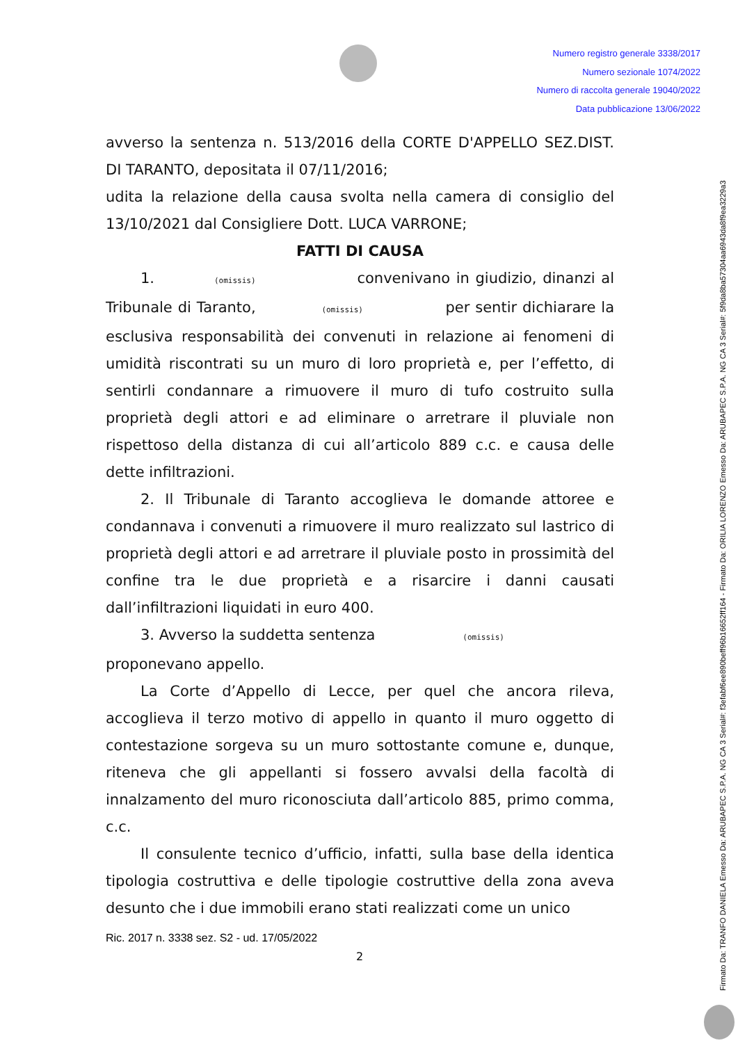Numero registro generale 3338/2017
Numero sezionale 1074/2022
Numero di raccolta generale 19040/2022
Data pubblicazione 13/06/2022
avverso la sentenza n. 513/2016 della CORTE D'APPELLO SEZ.DIST. DI TARANTO, depositata il 07/11/2016;
udita la relazione della causa svolta nella camera di consiglio del 13/10/2021 dal Consigliere Dott. LUCA VARRONE;
FATTI DI CAUSA
1. (omissis) convenivano in giudizio, dinanzi al Tribunale di Taranto, (omissis) per sentir dichiarare la esclusiva responsabilità dei convenuti in relazione ai fenomeni di umidità riscontrati su un muro di loro proprietà e, per l’effetto, di sentirli condannare a rimuovere il muro di tufo costruito sulla proprietà degli attori e ad eliminare o arretrare il pluviale non rispettoso della distanza di cui all’articolo 889 c.c. e causa delle dette infiltrazioni.
2. Il Tribunale di Taranto accoglieva le domande attoree e condannava i convenuti a rimuovere il muro realizzato sul lastrico di proprietà degli attori e ad arretrare il pluviale posto in prossimità del confine tra le due proprietà e a risarcire i danni causati dall’infiltrazioni liquidati in euro 400.
3. Avverso la suddetta sentenza (omissis)
proponevano appello.
La Corte d’Appello di Lecce, per quel che ancora rileva, accoglieva il terzo motivo di appello in quanto il muro oggetto di contestazione sorgeva su un muro sottostante comune e, dunque, riteneva che gli appellanti si fossero avvalsi della facoltà di innalzamento del muro riconosciuta dall’articolo 885, primo comma, c.c.
Il consulente tecnico d’ufficio, infatti, sulla base della identica tipologia costruttiva e delle tipologie costruttive della zona aveva desunto che i due immobili erano stati realizzati come un unico
Ric. 2017 n. 3338 sez. S2 - ud. 17/05/2022
2
Firmato Da: TRANFO DANIELA Emesso Da: ARUBAPEC S.P.A. NG CA 3 Serial#: f3efabf6ee890beff96b16652ff164 - Firmato Da: ORILIA LORENZO Emesso Da: ARUBAPEC S.P.A. NG CA 3 Serial#: 5f9da8ba57304aa6943da8f9ea3229a3